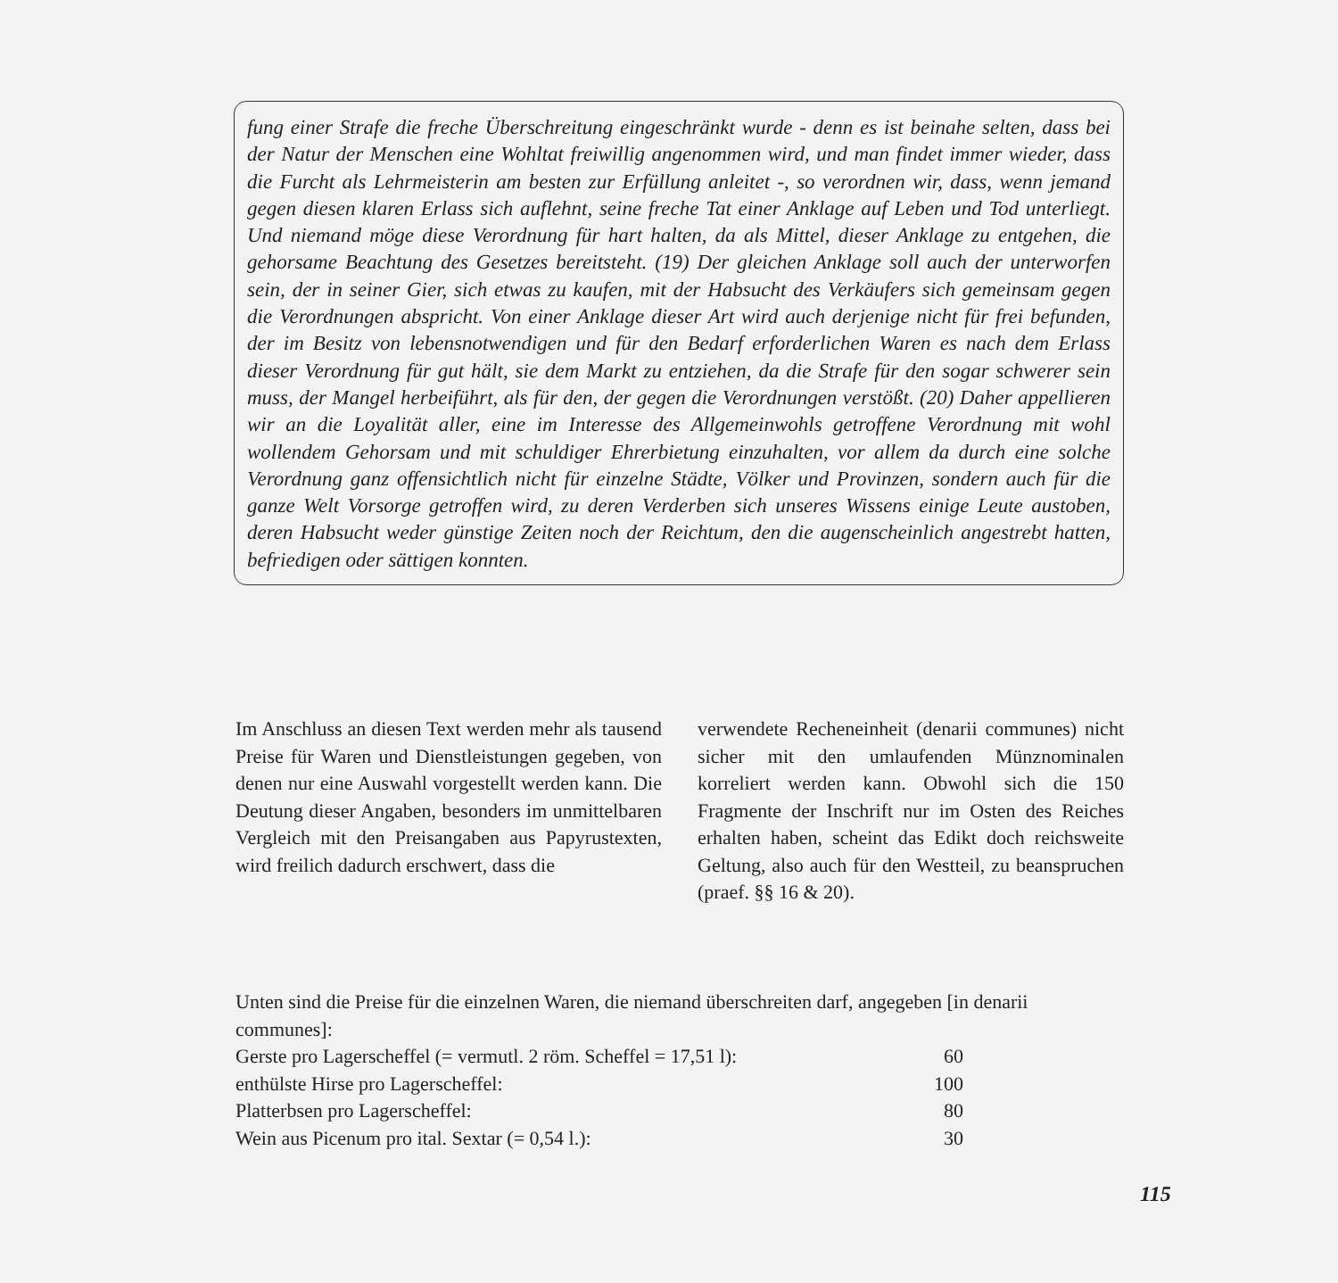fung einer Strafe die freche Überschreitung eingeschränkt wurde - denn es ist beinahe selten, dass bei der Natur der Menschen eine Wohltat freiwillig angenommen wird, und man findet immer wieder, dass die Furcht als Lehrmeisterin am besten zur Erfüllung anleitet -, so verordnen wir, dass, wenn jemand gegen diesen klaren Erlass sich auflehnt, seine freche Tat einer Anklage auf Leben und Tod unterliegt. Und niemand möge diese Verordnung für hart halten, da als Mittel, dieser Anklage zu entgehen, die gehorsame Beachtung des Gesetzes bereitsteht. (19) Der gleichen Anklage soll auch der unterworfen sein, der in seiner Gier, sich etwas zu kaufen, mit der Habsucht des Verkäufers sich gemeinsam gegen die Verordnungen abspricht. Von einer Anklage dieser Art wird auch derjenige nicht für frei befunden, der im Besitz von lebensnotwendigen und für den Bedarf erforderlichen Waren es nach dem Erlass dieser Verordnung für gut hält, sie dem Markt zu entziehen, da die Strafe für den sogar schwerer sein muss, der Mangel herbeiführt, als für den, der gegen die Verordnungen verstößt. (20) Daher appellieren wir an die Loyalität aller, eine im Interesse des Allgemeinwohls getroffene Verordnung mit wohl wollendem Gehorsam und mit schuldiger Ehrerbietung einzuhalten, vor allem da durch eine solche Verordnung ganz offensichtlich nicht für einzelne Städte, Völker und Provinzen, sondern auch für die ganze Welt Vorsorge getroffen wird, zu deren Verderben sich unseres Wissens einige Leute austoben, deren Habsucht weder günstige Zeiten noch der Reichtum, den die augenscheinlich angestrebt hatten, befriedigen oder sättigen konnten.
Im Anschluss an diesen Text werden mehr als tausend Preise für Waren und Dienstleistungen gegeben, von denen nur eine Auswahl vorgestellt werden kann. Die Deutung dieser Angaben, besonders im unmittelbaren Vergleich mit den Preisangaben aus Papyrustexten, wird freilich dadurch erschwert, dass die
verwendete Recheneinheit (denarii communes) nicht sicher mit den umlaufenden Münznominalen korreliert werden kann. Obwohl sich die 150 Fragmente der Inschrift nur im Osten des Reiches erhalten haben, scheint das Edikt doch reichsweite Geltung, also auch für den Westteil, zu beanspruchen (praef. §§ 16 & 20).
Unten sind die Preise für die einzelnen Waren, die niemand überschreiten darf, angegeben [in denarii communes]:
| Gerste pro Lagerscheffel (= vermutl. 2 röm. Scheffel = 17,51 l): | 60 |
| enthülste Hirse pro Lagerscheffel: | 100 |
| Platterbsen pro Lagerscheffel: | 80 |
| Wein aus Picenum pro ital. Sextar (= 0,54 l.): | 30 |
115